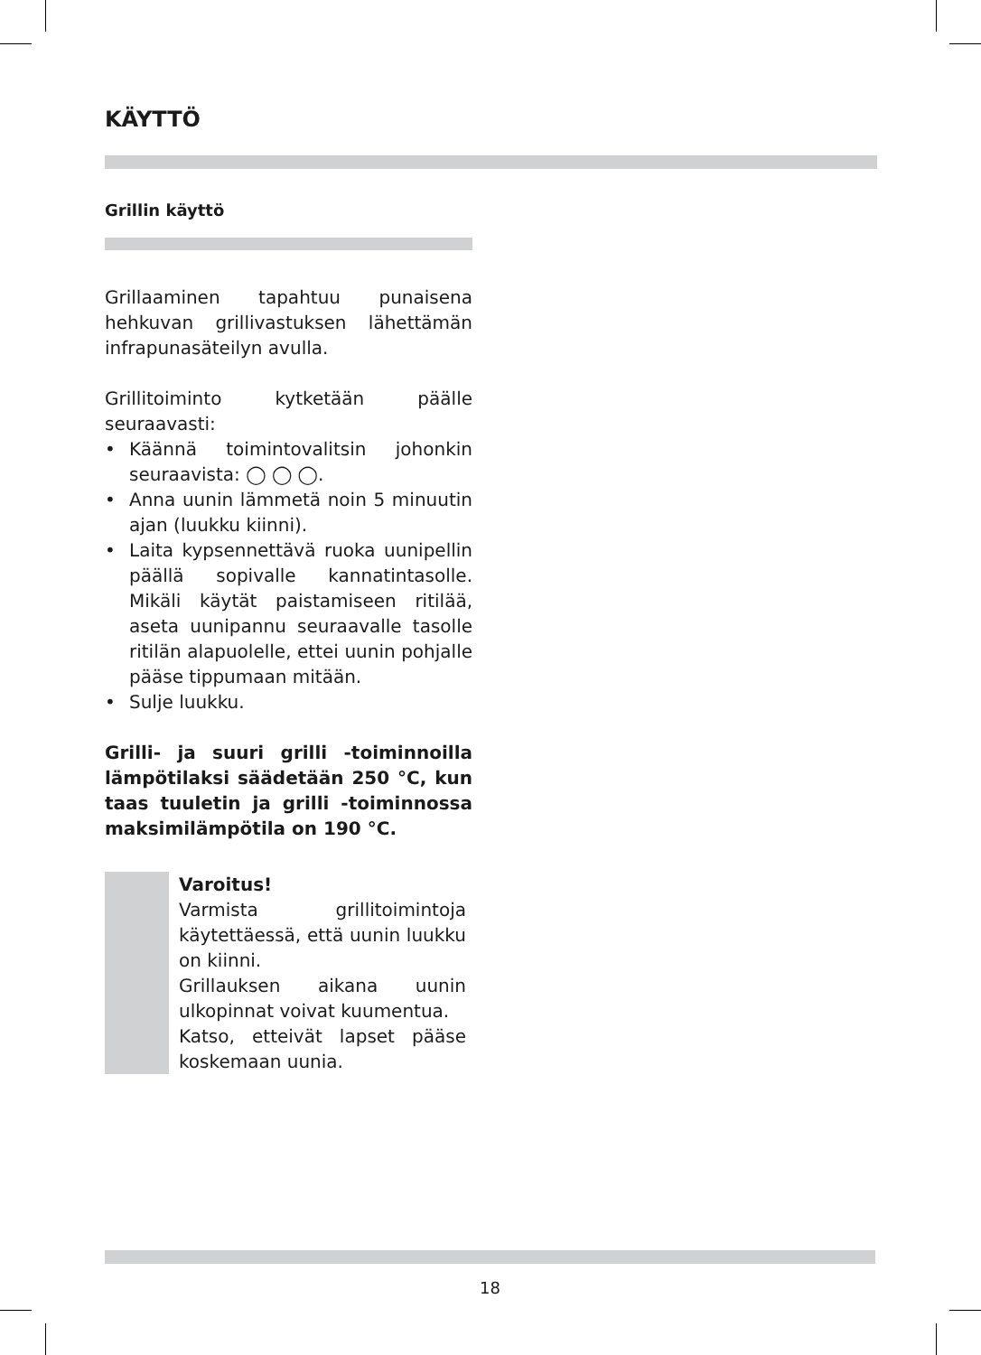KÄYTTÖ
Grillin käyttö
Grillaaminen tapahtuu punaisena hehkuvan grillivastuksen lähettämän infrapunasäteilyn avulla.
Grillitoiminto kytketään päälle seuraavasti:
• Käännä toimintovalitsin johonkin seuraavista: ◯ ◯ ◯.
• Anna uunin lämmetä noin 5 minuutin ajan (luukku kiinni).
• Laita kypsennettävä ruoka uunipellin päällä sopivalle kannatintasolle. Mikäli käytät paistamiseen ritilää, aseta uunipannu seuraavalle tasolle ritilän alapuolelle, ettei uunin pohjalle pääse tippumaan mitään.
• Sulje luukku.
Grilli- ja suuri grilli -toiminnoilla lämpötilaksi säädetään 250 °C, kun taas tuuletin ja grilli -toiminnossa maksimilämpötila on 190 °C.
Varoitus!
Varmista grillitoimintoja käytettäessä, että uunin luukku on kiinni.
Grillauksen aikana uunin ulkopinnat voivat kuumentua.
Katso, etteivät lapset pääse koskemaan uunia.
18